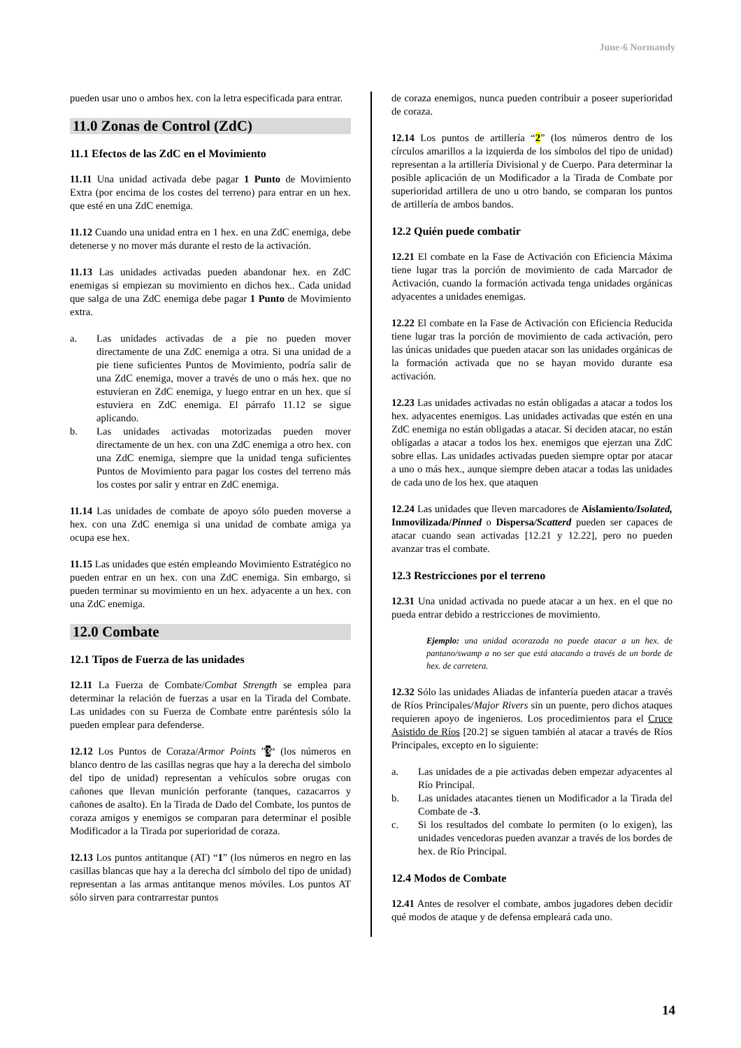June-6 Normandy
pueden usar uno o ambos hex. con la letra especificada para entrar.
11.0 Zonas de Control (ZdC)
11.1 Efectos de las ZdC en el Movimiento
11.11 Una unidad activada debe pagar 1 Punto de Movimiento Extra (por encima de los costes del terreno) para entrar en un hex. que esté en una ZdC enemiga.
11.12 Cuando una unidad entra en 1 hex. en una ZdC enemiga, debe detenerse y no mover más durante el resto de la activación.
11.13 Las unidades activadas pueden abandonar hex. en ZdC enemigas si empiezan su movimiento en dichos hex.. Cada unidad que salga de una ZdC enemiga debe pagar 1 Punto de Movimiento extra.
a. Las unidades activadas de a pie no pueden mover directamente de una ZdC enemiga a otra. Si una unidad de a pie tiene suficientes Puntos de Movimiento, podría salir de una ZdC enemiga, mover a través de uno o más hex. que no estuvieran en ZdC enemiga, y luego entrar en un hex. que sí estuviera en ZdC enemiga. El párrafo 11.12 se sigue aplicando.
b. Las unidades activadas motorizadas pueden mover directamente de un hex. con una ZdC enemiga a otro hex. con una ZdC enemiga, siempre que la unidad tenga suficientes Puntos de Movimiento para pagar los costes del terreno más los costes por salir y entrar en ZdC enemiga.
11.14 Las unidades de combate de apoyo sólo pueden moverse a hex. con una ZdC enemiga si una unidad de combate amiga ya ocupa ese hex.
11.15 Las unidades que estén empleando Movimiento Estratégico no pueden entrar en un hex. con una ZdC enemiga. Sin embargo, si pueden terminar su movimiento en un hex. adyacente a un hex. con una ZdC enemiga.
12.0 Combate
12.1 Tipos de Fuerza de las unidades
12.11 La Fuerza de Combate/Combat Strength se emplea para determinar la relación de fuerzas a usar en la Tirada del Combate. Las unidades con su Fuerza de Combate entre paréntesis sólo la pueden emplear para defenderse.
12.12 Los Puntos de Coraza/Armor Points ”3“ (los números en blanco dentro de las casillas negras que hay a la derecha del simbolo del tipo de unidad) representan a vehículos sobre orugas con cañones que llevan munición perforante (tanques, cazacarros y cañones de asalto). En la Tirada de Dado del Combate, los puntos de coraza amigos y enemigos se comparan para determinar el posible Modificador a la Tirada por superioridad de coraza.
12.13 Los puntos antitanque (AT) “1” (los números en negro en las casillas blancas que hay a la derecha dcl símbolo del tipo de unidad) representan a las armas antitanque menos móviles. Los puntos AT sólo sirven para contrarrestar puntos
de coraza enemigos, nunca pueden contribuir a poseer superioridad de coraza.
12.14 Los puntos de artillería “2” (los números dentro de los círculos amarillos a la izquierda de los símbolos del tipo de unidad) representan a la artillería Divisional y de Cuerpo. Para determinar la posible aplicación de un Modificador a la Tirada de Combate por superioridad artillera de uno u otro bando, se comparan los puntos de artillería de ambos bandos.
12.2 Quién puede combatir
12.21 El combate en la Fase de Activación con Eficiencia Máxima tiene lugar tras la porción de movimiento de cada Marcador de Activación, cuando la formación activada tenga unidades orgánicas adyacentes a unidades enemigas.
12.22 El combate en la Fase de Activación con Eficiencia Reducida tiene lugar tras la porción de movimiento de cada activación, pero las únicas unidades que pueden atacar son las unidades orgánicas de la formación activada que no se hayan movido durante esa activación.
12.23 Las unidades activadas no están obligadas a atacar a todos los hex. adyacentes enemigos. Las unidades activadas que estén en una ZdC enemiga no están obligadas a atacar. Si deciden atacar, no están obligadas a atacar a todos los hex. enemigos que ejerzan una ZdC sobre ellas. Las unidades activadas pueden siempre optar por atacar a uno o más hex., aunque siempre deben atacar a todas las unidades de cada uno de los hex. que ataquen
12.24 Las unidades que lleven marcadores de Aislamiento/Isolated, Inmovilizada/Pinned o Dispersa/Scatterd pueden ser capaces de atacar cuando sean activadas [12.21 y 12.22], pero no pueden avanzar tras el combate.
12.3 Restricciones por el terreno
12.31 Una unidad activada no puede atacar a un hex. en el que no pueda entrar debido a restricciones de movimiento.
Ejemplo: una unidad acorazada no puede atacar a un hex. de pantano/swamp a no ser que está atacando a través de un borde de hex. de carretera.
12.32 Sólo las unidades Aliadas de infantería pueden atacar a través de Ríos Principales/Major Rivers sin un puente, pero dichos ataques requieren apoyo de ingenieros. Los procedimientos para el Cruce Asistido de Ríos [20.2] se siguen también al atacar a través de Ríos Principales, excepto en lo siguiente:
a. Las unidades de a pie activadas deben empezar adyacentes al Río Principal.
b. Las unidades atacantes tienen un Modificador a la Tirada del Combate de -3.
c. Si los resultados del combate lo permiten (o lo exigen), las unidades vencedoras pueden avanzar a través de los bordes de hex. de Río Principal.
12.4 Modos de Combate
12.41 Antes de resolver el combate, ambos jugadores deben decidir qué modos de ataque y de defensa empleará cada uno.
14